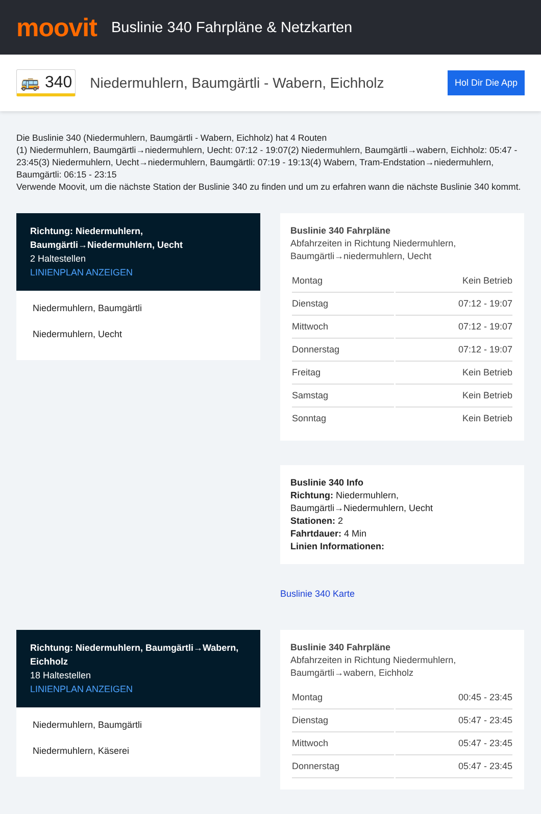moovit
Buslinie 340 Fahrpläne & Netzkarten
🚌 340
Niedermuhlern, Baumgärtli - Wabern, Eichholz
Hol Dir Die App
Die Buslinie 340 (Niedermuhlern, Baumgärtli - Wabern, Eichholz) hat 4 Routen
(1) Niedermuhlern, Baumgärtli→niedermuhlern, Uecht: 07:12 - 19:07(2) Niedermuhlern, Baumgärtli→wabern, Eichholz: 05:47 - 23:45(3) Niedermuhlern, Uecht→niedermuhlern, Baumgärtli: 07:19 - 19:13(4) Wabern, Tram-Endstation→niedermuhlern, Baumgärtli: 06:15 - 23:15
Verwende Moovit, um die nächste Station der Buslinie 340 zu finden und um zu erfahren wann die nächste Buslinie 340 kommt.
Richtung: Niedermuhlern, Baumgärtli→Niedermuhlern, Uecht
2 Haltestellen
LINIENPLAN ANZEIGEN
Niedermuhlern, Baumgärtli
Niedermuhlern, Uecht
Buslinie 340 Fahrpläne
Abfahrzeiten in Richtung Niedermuhlern, Baumgärtli→niedermuhlern, Uecht
| Montag | Kein Betrieb |
| Dienstag | 07:12 - 19:07 |
| Mittwoch | 07:12 - 19:07 |
| Donnerstag | 07:12 - 19:07 |
| Freitag | Kein Betrieb |
| Samstag | Kein Betrieb |
| Sonntag | Kein Betrieb |
Buslinie 340 Info
Richtung: Niedermuhlern, Baumgärtli→Niedermuhlern, Uecht
Stationen: 2
Fahrtdauer: 4 Min
Linien Informationen:
Buslinie 340 Karte
Richtung: Niedermuhlern, Baumgärtli→Wabern, Eichholz
18 Haltestellen
LINIENPLAN ANZEIGEN
Niedermuhlern, Baumgärtli
Niedermuhlern, Käserei
Buslinie 340 Fahrpläne
Abfahrzeiten in Richtung Niedermuhlern, Baumgärtli→wabern, Eichholz
| Montag | 00:45 - 23:45 |
| Dienstag | 05:47 - 23:45 |
| Mittwoch | 05:47 - 23:45 |
| Donnerstag | 05:47 - 23:45 |